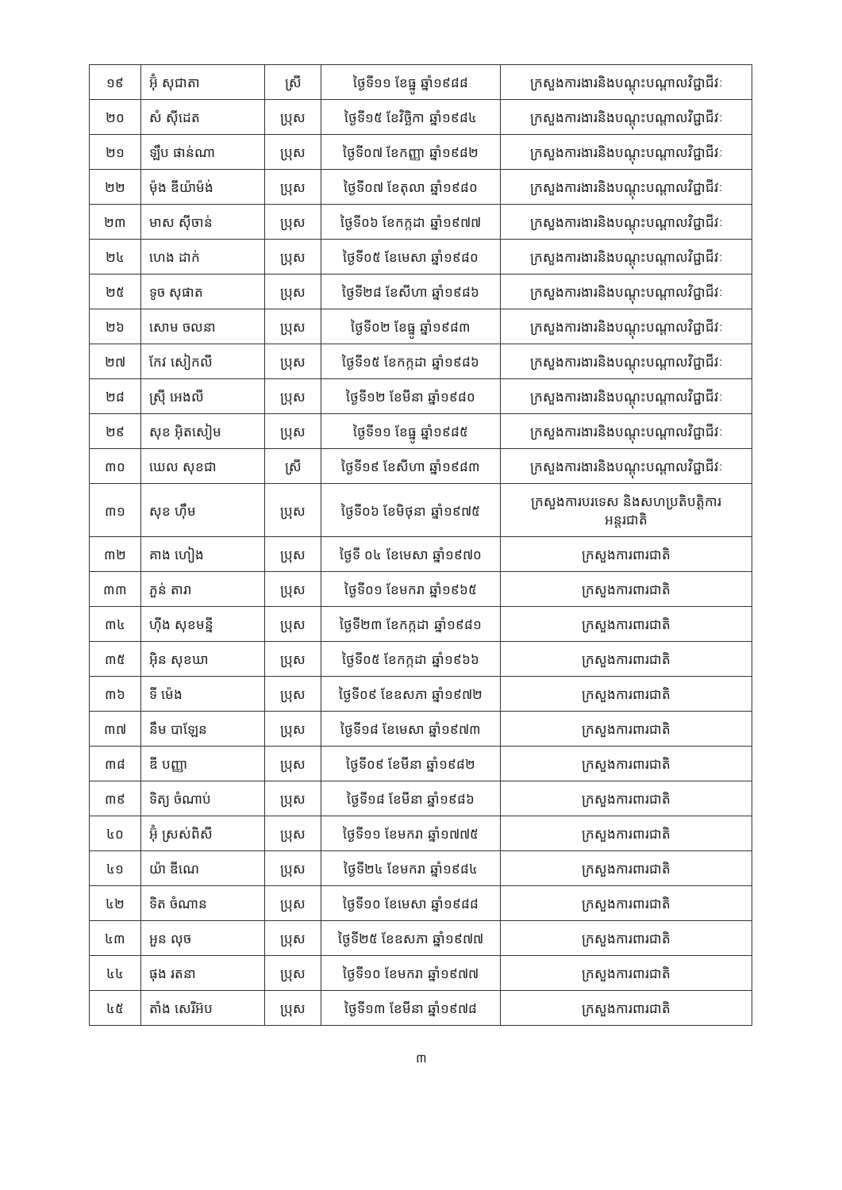| ១៩ | អ៊ុំ សុជាតា | ស្រី | ថ្ងៃទី១១ ខែធ្នូ ឆ្នាំ១៩៨៨ | ក្រសួងការងារនិងបណ្តុះបណ្តាលវិជ្ជាជីវៈ |
| ២០ | សំ ស៊ីដេត | ប្រុស | ថ្ងៃទី១៥ ខែវិច្ឆិកា ឆ្នាំ១៩៨៤ | ក្រសួងការងារនិងបណ្តុះបណ្តាលវិជ្ជាជីវៈ |
| ២១ | ឡឹប ផាន់ណា | ប្រុស | ថ្ងៃទី០៧ ខែកញ្ញា ឆ្នាំ១៩៨២ | ក្រសួងការងារនិងបណ្តុះបណ្តាលវិជ្ជាជីវៈ |
| ២២ | ម៉ុង ឌីយ៉ាម៉ង់ | ប្រុស | ថ្ងៃទី០៧ ខែតុលា ឆ្នាំ១៩៨០ | ក្រសួងការងារនិងបណ្តុះបណ្តាលវិជ្ជាជីវៈ |
| ២៣ | មាស ស៊ីចាន់ | ប្រុស | ថ្ងៃទី០៦ ខែកក្កដា ឆ្នាំ១៩៧៧ | ក្រសួងការងារនិងបណ្តុះបណ្តាលវិជ្ជាជីវៈ |
| ២៤ | ហេង ដាក់ | ប្រុស | ថ្ងៃទី០៥ ខែមេសា ឆ្នាំ១៩៨០ | ក្រសួងការងារនិងបណ្តុះបណ្តាលវិជ្ជាជីវៈ |
| ២៥ | ទូច សុផាត | ប្រុស | ថ្ងៃទី២៨ ខែសីហា ឆ្នាំ១៩៨៦ | ក្រសួងការងារនិងបណ្តុះបណ្តាលវិជ្ជាជីវៈ |
| ២៦ | សោម ចលនា | ប្រុស | ថ្ងៃទី០២ ខែធ្នូ ឆ្នាំ១៩៨៣ | ក្រសួងការងារនិងបណ្តុះបណ្តាលវិជ្ជាជីវៈ |
| ២៧ | កែវ សៀកលី | ប្រុស | ថ្ងៃទី១៥ ខែកក្កដា ឆ្នាំ១៩៨៦ | ក្រសួងការងារនិងបណ្តុះបណ្តាលវិជ្ជាជីវៈ |
| ២៨ | ស្រ៊ី អេងលី | ប្រុស | ថ្ងៃទី១២ ខែមីនា ឆ្នាំ១៩៨០ | ក្រសួងការងារនិងបណ្តុះបណ្តាលវិជ្ជាជីវៈ |
| ២៩ | សុខ អ៊ិតសៀម | ប្រុស | ថ្ងៃទី១១ ខែធ្នូ ឆ្នាំ១៩៨៥ | ក្រសួងការងារនិងបណ្តុះបណ្តាលវិជ្ជាជីវៈ |
| ៣០ | ឃេល សុខជា | ស្រី | ថ្ងៃទី១៩ ខែសីហា ឆ្នាំ១៩៨៣ | ក្រសួងការងារនិងបណ្តុះបណ្តាលវិជ្ជាជីវៈ |
| ៣១ | សុខ ហ៊ឹម | ប្រុស | ថ្ងៃទី០៦ ខែមិថុនា ឆ្នាំ១៩៧៥ | ក្រសួងការបរទេស និងសហប្រតិបត្តិការ អន្តរជាតិ |
| ៣២ | គាង ហៀង | ប្រុស | ថ្ងៃទី ០៤ ខែមេសា ឆ្នាំ១៩៧០ | ក្រសួងការពារជាតិ |
| ៣៣ | ភួន់ តារា | ប្រុស | ថ្ងៃទី០១ ខែមករា ឆ្នាំ១៩៦៥ | ក្រសួងការពារជាតិ |
| ៣៤ | ហ៊ីង សុខមន្នី | ប្រុស | ថ្ងៃទី២៣ ខែកក្កដា ឆ្នាំ១៩៨១ | ក្រសួងការពារជាតិ |
| ៣៥ | អ៊ិន សុខឃា | ប្រុស | ថ្ងៃទី០៥ ខែកក្កដា ឆ្នាំ១៩៦៦ | ក្រសួងការពារជាតិ |
| ៣៦ | ទី ម៉េង | ប្រុស | ថ្ងៃទី០៩ ខែឧសភា ឆ្នាំ១៩៧២ | ក្រសួងការពារជាតិ |
| ៣៧ | នឹម បាឡែន | ប្រុស | ថ្ងៃទី១៨ ខែមេសា ឆ្នាំ១៩៧៣ | ក្រសួងការពារជាតិ |
| ៣៨ | ឌី បញ្ញា | ប្រុស | ថ្ងៃទី០៩ ខែមីនា ឆ្នាំ១៩៨២ | ក្រសួងការពារជាតិ |
| ៣៩ | ទិត្យ ចំណាប់ | ប្រុស | ថ្ងៃទី១៨ ខែមីនា ឆ្នាំ១៩៨៦ | ក្រសួងការពារជាតិ |
| ៤០ | អ៊ុំ ស្រស់ពិសី | ប្រុស | ថ្ងៃទី១១ ខែមករា ឆ្នាំ១៧៧៥ | ក្រសួងការពារជាតិ |
| ៤១ | យ៉ា ឌីណេ | ប្រុស | ថ្ងៃទី២៤ ខែមករា ឆ្នាំ១៩៨៤ | ក្រសួងការពារជាតិ |
| ៤២ | ទិត ចំណាន | ប្រុស | ថ្ងៃទី១០ ខែមេសា ឆ្នាំ១៩៨៨ | ក្រសួងការពារជាតិ |
| ៤៣ | អួន លុច | ប្រុស | ថ្ងៃទី២៥ ខែឧសភា ឆ្នាំ១៩៧៧ | ក្រសួងការពារជាតិ |
| ៤៤ | ផុង រតនា | ប្រុស | ថ្ងៃទី១០ ខែមករា ឆ្នាំ១៩៧៧ | ក្រសួងការពារជាតិ |
| ៤៥ | តាំង សេរីអ៊ប | ប្រុស | ថ្ងៃទី១៣ ខែមីនា ឆ្នាំ១៩៧៨ | ក្រសួងការពារជាតិ |
៣